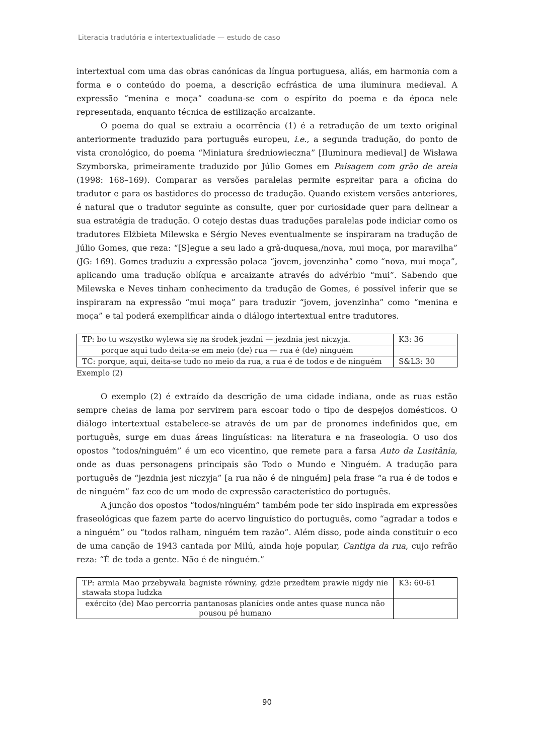Literacia tradutória e intertextualidade — estudo de caso
intertextual com uma das obras canónicas da língua portuguesa, aliás, em harmonia com a forma e o conteúdo do poema, a descrição ecfrástica de uma iluminura medieval. A expressão “menina e moça” coaduna-se com o espírito do poema e da época nele representada, enquanto técnica de estilização arcaizante.
O poema do qual se extraiu a ocorrência (1) é a retradução de um texto original anteriormente traduzido para português europeu, i.e., a segunda tradução, do ponto de vista cronológico, do poema “Miniatura średniowieczna” [Iluminura medieval] de Wisława Szymborska, primeiramente traduzido por Júlio Gomes em Paisagem com grão de areia (1998: 168–169). Comparar as versões paralelas permite espreitar para a oficina do tradutor e para os bastidores do processo de tradução. Quando existem versões anteriores, é natural que o tradutor seguinte as consulte, quer por curiosidade quer para delinear a sua estratégia de tradução. O cotejo destas duas traduções paralelas pode indiciar como os tradutores Elżbieta Milewska e Sérgio Neves eventualmente se inspiraram na tradução de Júlio Gomes, que reza: “[S]egue a seu lado a grã-duquesa,/nova, mui moça, por maravilha” (JG: 169). Gomes traduziu a expressão polaca “jovem, jovenzinha” como “nova, mui moça”, aplicando uma tradução oblíqua e arcaizante através do advérbio “mui”. Sabendo que Milewska e Neves tinham conhecimento da tradução de Gomes, é possível inferir que se inspiraram na expressão “mui moça” para traduzir “jovem, jovenzinha” como “menina e moça” e tal poderá exemplificar ainda o diálogo intertextual entre tradutores.
| TP: bo tu wszystko wylewa się na środek jezdni — jezdnia jest niczyja. | K3: 36 |
| porque aqui tudo deita-se em meio (de) rua — rua é (de) ninguém | |
| TC: porque, aqui, deita-se tudo no meio da rua, a rua é de todos e de ninguém | S&L3: 30 |
Exemplo (2)
O exemplo (2) é extraído da descrição de uma cidade indiana, onde as ruas estão sempre cheias de lama por servirem para escoar todo o tipo de despejos domésticos. O diálogo intertextual estabelece-se através de um par de pronomes indefinidos que, em português, surge em duas áreas linguísticas: na literatura e na fraseologia. O uso dos opostos “todos/ninguém” é um eco vicentino, que remete para a farsa Auto da Lusitânia, onde as duas personagens principais são Todo o Mundo e Ninguém. A tradução para português de “jezdnia jest niczyja” [a rua não é de ninguém] pela frase “a rua é de todos e de ninguém” faz eco de um modo de expressão característico do português.
A junção dos opostos “todos/ninguém” também pode ter sido inspirada em expressões fraseológicas que fazem parte do acervo linguístico do português, como “agradar a todos e a ninguém” ou “todos ralham, ninguém tem razão”. Além disso, pode ainda constituir o eco de uma canção de 1943 cantada por Milú, ainda hoje popular, Cantiga da rua, cujo refrão reza: “É de toda a gente. Não é de ninguém.”
| TP: armia Mao przebywała bagniste równiny, gdzie przedtem prawie nigdy nie stawała stopa ludzka | K3: 60-61 |
| exército (de) Mao percorria pantanosas planícies onde antes quase nunca não pousou pé humano | |
90